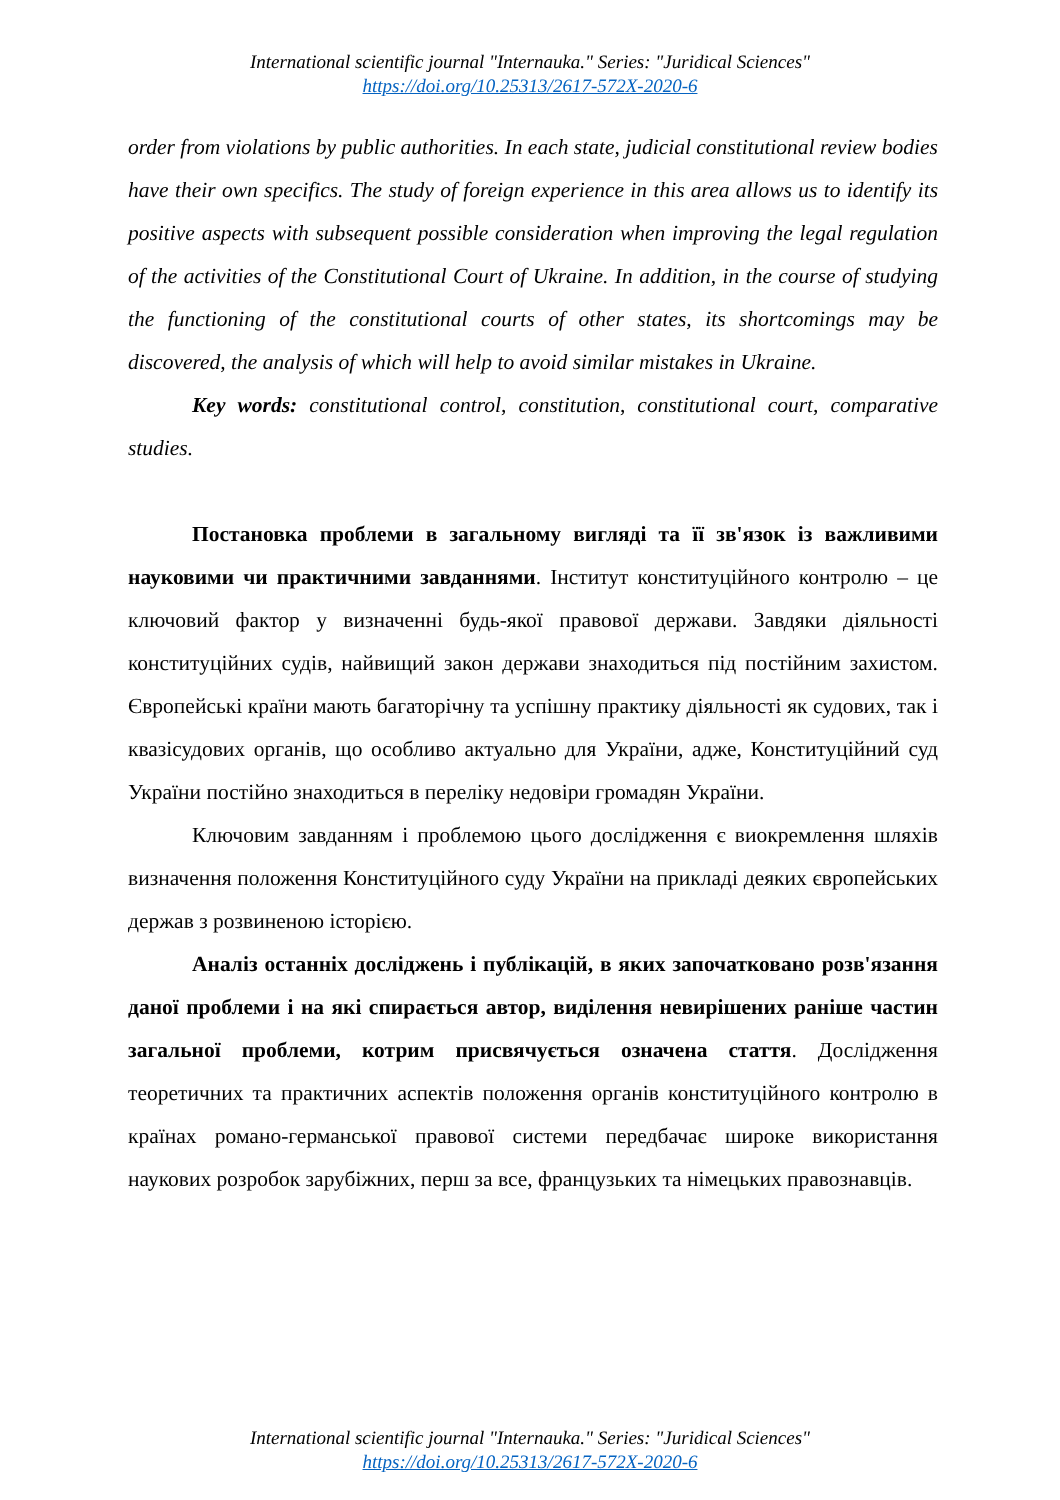International scientific journal "Internauka." Series: "Juridical Sciences"
https://doi.org/10.25313/2617-572X-2020-6
order from violations by public authorities. In each state, judicial constitutional review bodies have their own specifics. The study of foreign experience in this area allows us to identify its positive aspects with subsequent possible consideration when improving the legal regulation of the activities of the Constitutional Court of Ukraine. In addition, in the course of studying the functioning of the constitutional courts of other states, its shortcomings may be discovered, the analysis of which will help to avoid similar mistakes in Ukraine.
Key words: constitutional control, constitution, constitutional court, comparative studies.
Постановка проблеми в загальному вигляді та її зв'язок із важливими науковими чи практичними завданнями. Інститут конституційного контролю – це ключовий фактор у визначенні будь-якої правової держави. Завдяки діяльності конституційних судів, найвищий закон держави знаходиться під постійним захистом. Європейські країни мають багаторічну та успішну практику діяльності як судових, так і квазісудових органів, що особливо актуально для України, адже, Конституційний суд України постійно знаходиться в переліку недовіри громадян України.
Ключовим завданням і проблемою цього дослідження є виокремлення шляхів визначення положення Конституційного суду України на прикладі деяких європейських держав з розвиненою історією.
Аналіз останніх досліджень і публікацій, в яких започатковано розв'язання даної проблеми і на які спирається автор, виділення невирішених раніше частин загальної проблеми, котрим присвячується означена стаття. Дослідження теоретичних та практичних аспектів положення органів конституційного контролю в країнах романо-германської правової системи передбачає широке використання наукових розробок зарубіжних, перш за все, французьких та німецьких правознавців.
International scientific journal "Internauka." Series: "Juridical Sciences"
https://doi.org/10.25313/2617-572X-2020-6